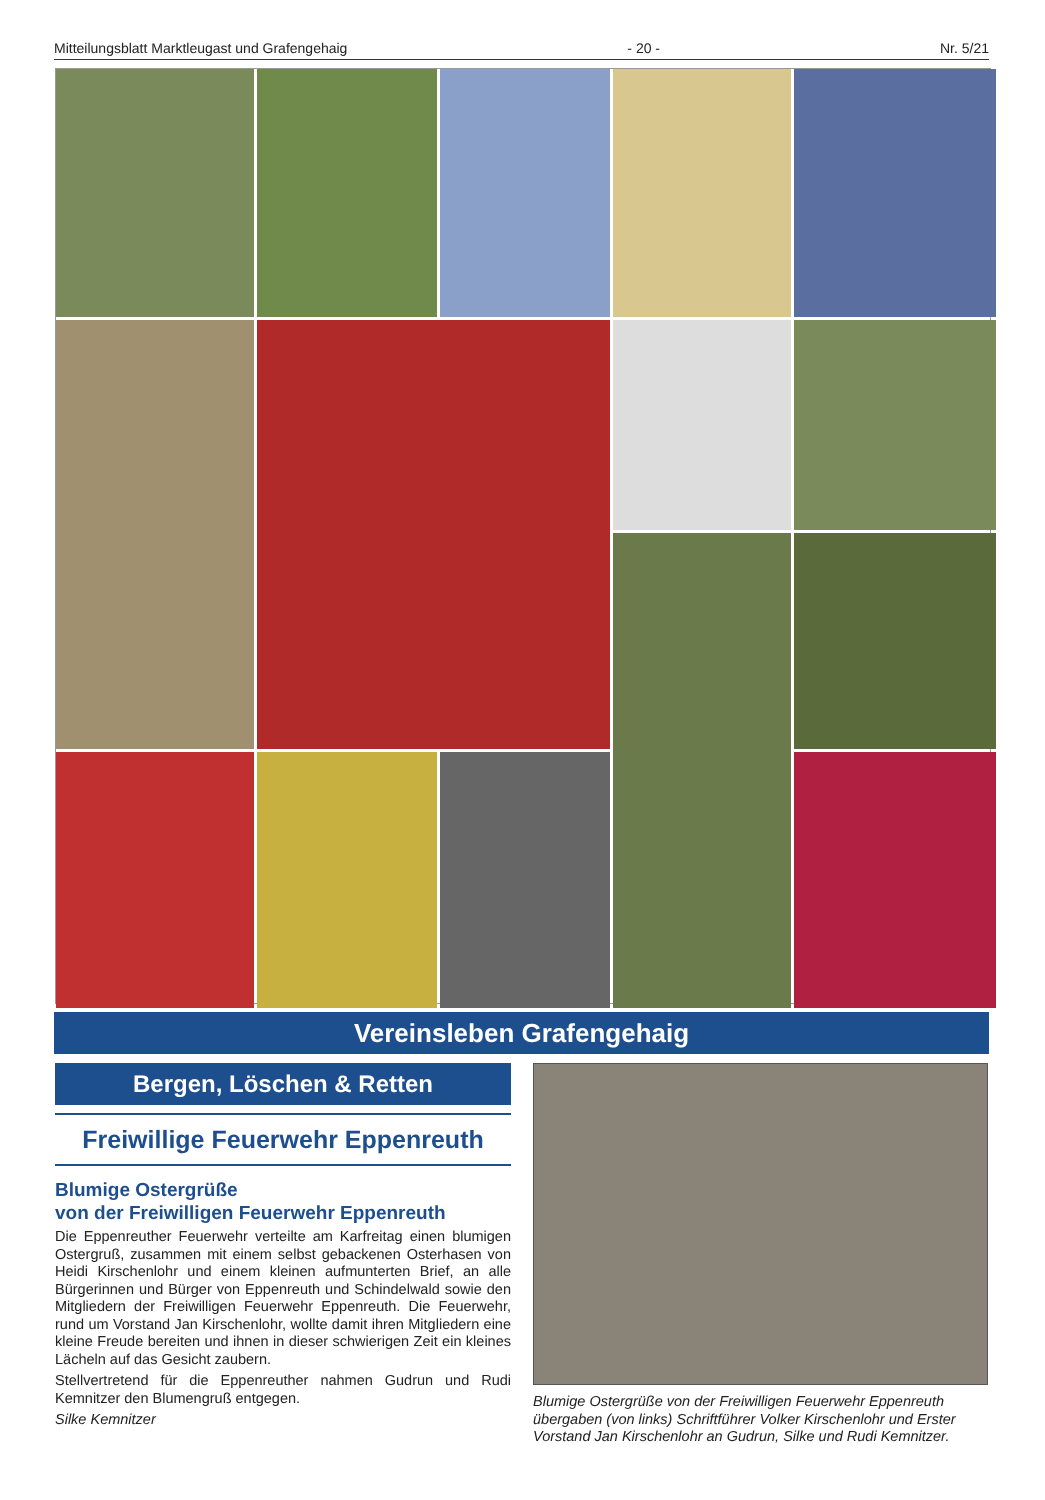Mitteilungsblatt Marktleugast und Grafengehaig - 20 - Nr. 5/21
Vereinsleben Grafengehaig
Bergen, Löschen & Retten
Freiwillige Feuerwehr Eppenreuth
Blumige Ostergrüße
von der Freiwilligen Feuerwehr Eppenreuth
Die Eppenreuther Feuerwehr verteilte am Karfreitag einen blumigen Ostergruß, zusammen mit einem selbst gebackenen Osterhasen von Heidi Kirschenlohr und einem kleinen aufmunterten Brief, an alle Bürgerinnen und Bürger von Eppenreuth und Schindelwald sowie den Mitgliedern der Freiwilligen Feuerwehr Eppenreuth. Die Feuerwehr, rund um Vorstand Jan Kirschenlohr, wollte damit ihren Mitgliedern eine kleine Freude bereiten und ihnen in dieser schwierigen Zeit ein kleines Lächeln auf das Gesicht zaubern.
Stellvertretend für die Eppenreuther nahmen Gudrun und Rudi Kemnitzer den Blumengruß entgegen.
Silke Kemnitzer
Blumige Ostergrüße von der Freiwilligen Feuerwehr Eppenreuth übergaben (von links) Schriftführer Volker Kirschenlohr und Erster Vorstand Jan Kirschenlohr an Gudrun, Silke und Rudi Kemnitzer.